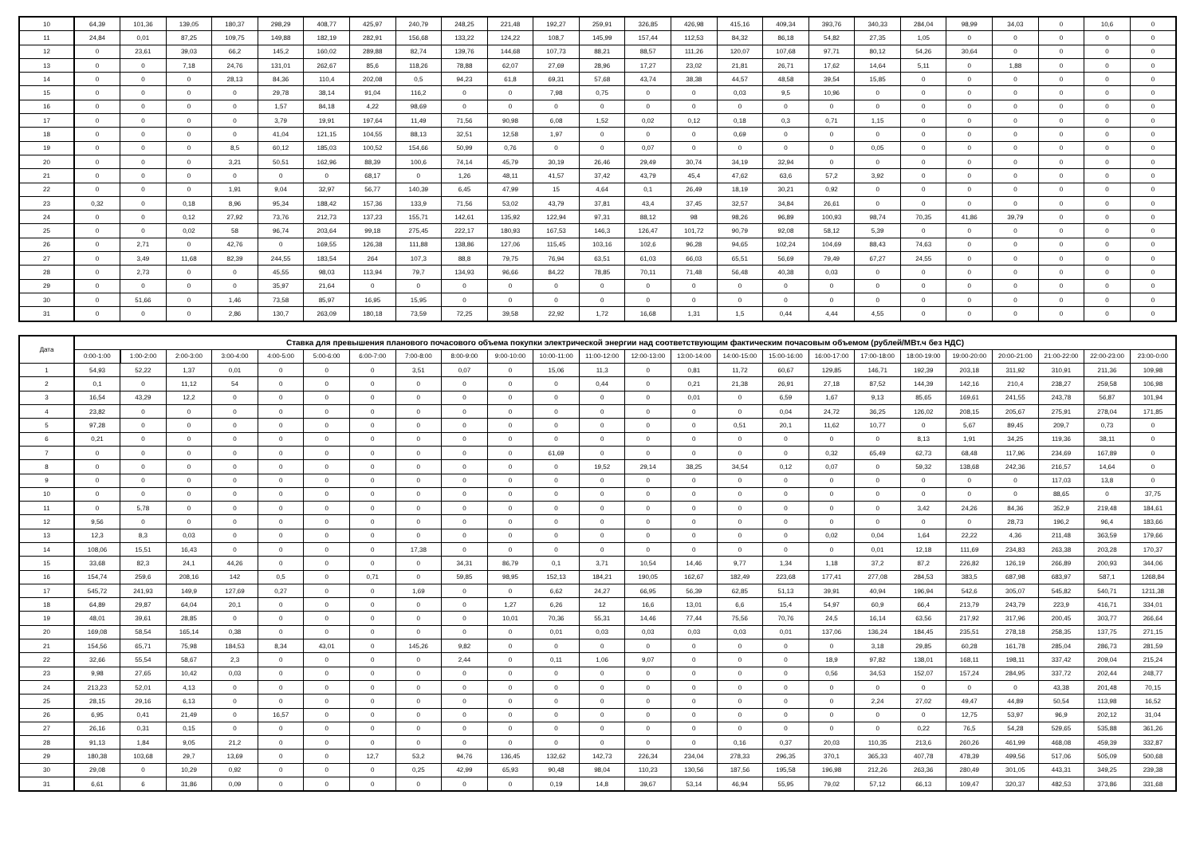| 10 | 64,39 | 101,36 | 139,05 | 180,37 | 298,29 | 408,77 | 425,97 | 240,79 | 248,25 | 221,48 | 192,27 | 259,91 | 326,85 | 426,98 | 415,16 | 409,34 | 393,76 | 340,33 | 284,04 | 98,99 | 34,03 | 0 | 10,6 | 0 |
| 11 | 24,84 | 0,01 | 87,25 | 109,75 | 149,88 | 182,19 | 282,91 | 156,68 | 133,22 | 124,22 | 108,7 | 145,99 | 157,44 | 112,53 | 84,32 | 86,18 | 54,82 | 27,35 | 1,05 | 0 | 0 | 0 | 0 | 0 |
| 12 | 0 | 23,61 | 39,03 | 66,2 | 145,2 | 160,02 | 289,88 | 82,74 | 139,76 | 144,68 | 107,73 | 88,21 | 88,57 | 111,26 | 120,07 | 107,68 | 97,71 | 80,12 | 54,26 | 30,64 | 0 | 0 | 0 | 0 |
| 13 | 0 | 0 | 7,18 | 24,76 | 131,01 | 262,67 | 85,6 | 118,26 | 78,88 | 62,07 | 27,69 | 28,96 | 17,27 | 23,02 | 21,81 | 26,71 | 17,62 | 14,64 | 5,11 | 0 | 1,88 | 0 | 0 | 0 |
| 14 | 0 | 0 | 0 | 28,13 | 84,36 | 110,4 | 202,08 | 0,5 | 94,23 | 61,8 | 69,31 | 57,68 | 43,74 | 38,38 | 44,57 | 48,58 | 39,54 | 15,85 | 0 | 0 | 0 | 0 | 0 | 0 |
| 15 | 0 | 0 | 0 | 0 | 29,78 | 38,14 | 91,04 | 116,2 | 0 | 0 | 7,98 | 0,75 | 0 | 0 | 0,03 | 9,5 | 10,96 | 0 | 0 | 0 | 0 | 0 | 0 | 0 |
| 16 | 0 | 0 | 0 | 0 | 1,57 | 84,18 | 4,22 | 98,69 | 0 | 0 | 0 | 0 | 0 | 0 | 0 | 0 | 0 | 0 | 0 | 0 | 0 | 0 | 0 | 0 |
| 17 | 0 | 0 | 0 | 0 | 3,79 | 19,91 | 197,64 | 11,49 | 71,56 | 90,98 | 6,08 | 1,52 | 0,02 | 0,12 | 0,18 | 0,3 | 0,71 | 1,15 | 0 | 0 | 0 | 0 | 0 | 0 |
| 18 | 0 | 0 | 0 | 0 | 41,04 | 121,15 | 104,55 | 88,13 | 32,51 | 12,58 | 1,97 | 0 | 0 | 0 | 0,69 | 0 | 0 | 0 | 0 | 0 | 0 | 0 | 0 | 0 |
| 19 | 0 | 0 | 0 | 8,5 | 60,12 | 185,03 | 100,52 | 154,66 | 50,99 | 0,76 | 0 | 0 | 0,07 | 0 | 0 | 0 | 0 | 0,05 | 0 | 0 | 0 | 0 | 0 | 0 |
| 20 | 0 | 0 | 0 | 3,21 | 50,51 | 162,96 | 88,39 | 100,6 | 74,14 | 45,79 | 30,19 | 26,46 | 29,49 | 30,74 | 34,19 | 32,94 | 0 | 0 | 0 | 0 | 0 | 0 | 0 | 0 |
| 21 | 0 | 0 | 0 | 0 | 0 | 0 | 68,17 | 0 | 1,26 | 48,11 | 41,57 | 37,42 | 43,79 | 45,4 | 47,62 | 63,6 | 57,2 | 3,92 | 0 | 0 | 0 | 0 | 0 | 0 |
| 22 | 0 | 0 | 0 | 1,91 | 9,04 | 32,97 | 56,77 | 140,39 | 6,45 | 47,99 | 15 | 4,64 | 0,1 | 26,49 | 18,19 | 30,21 | 0,92 | 0 | 0 | 0 | 0 | 0 | 0 | 0 |
| 23 | 0,32 | 0 | 0,18 | 8,96 | 95,34 | 188,42 | 157,36 | 133,9 | 71,56 | 53,02 | 43,79 | 37,81 | 43,4 | 37,45 | 32,57 | 34,84 | 26,61 | 0 | 0 | 0 | 0 | 0 | 0 | 0 |
| 24 | 0 | 0 | 0,12 | 27,92 | 73,76 | 212,73 | 137,23 | 155,71 | 142,61 | 135,92 | 122,94 | 97,31 | 88,12 | 98 | 98,26 | 96,89 | 100,93 | 98,74 | 70,35 | 41,86 | 39,79 | 0 | 0 | 0 |
| 25 | 0 | 0 | 0,02 | 58 | 96,74 | 203,64 | 99,18 | 275,45 | 222,17 | 180,93 | 167,53 | 146,3 | 126,47 | 101,72 | 90,79 | 92,08 | 58,12 | 5,39 | 0 | 0 | 0 | 0 | 0 | 0 |
| 26 | 0 | 2,71 | 0 | 42,76 | 0 | 169,55 | 126,38 | 111,88 | 138,86 | 127,06 | 115,45 | 103,16 | 102,6 | 96,28 | 94,65 | 102,24 | 104,69 | 88,43 | 74,63 | 0 | 0 | 0 | 0 | 0 |
| 27 | 0 | 3,49 | 11,68 | 82,39 | 244,55 | 183,54 | 264 | 107,3 | 88,8 | 79,75 | 76,94 | 63,51 | 61,03 | 66,03 | 65,51 | 56,69 | 79,49 | 67,27 | 24,55 | 0 | 0 | 0 | 0 | 0 |
| 28 | 0 | 2,73 | 0 | 0 | 45,55 | 98,03 | 113,94 | 79,7 | 134,93 | 96,66 | 84,22 | 78,85 | 70,11 | 71,48 | 56,48 | 40,38 | 0,03 | 0 | 0 | 0 | 0 | 0 | 0 | 0 |
| 29 | 0 | 0 | 0 | 0 | 35,97 | 21,64 | 0 | 0 | 0 | 0 | 0 | 0 | 0 | 0 | 0 | 0 | 0 | 0 | 0 | 0 | 0 | 0 | 0 | 0 |
| 30 | 0 | 51,66 | 0 | 1,46 | 73,58 | 85,97 | 16,95 | 15,95 | 0 | 0 | 0 | 0 | 0 | 0 | 0 | 0 | 0 | 0 | 0 | 0 | 0 | 0 | 0 | 0 |
| 31 | 0 | 0 | 0 | 2,86 | 130,7 | 263,09 | 180,18 | 73,59 | 72,25 | 39,58 | 22,92 | 1,72 | 16,68 | 1,31 | 1,5 | 0,44 | 4,44 | 4,55 | 0 | 0 | 0 | 0 | 0 | 0 |
| Дата | Ставка для превышения планового почасового объема покупки электрической энергии над соответствующим фактическим почасовым объемом (рублей/МВт.ч без НДС) | | | | | | | | | | | | | | | | | | | | | | | |
| --- | --- | --- | --- | --- | --- | --- | --- | --- | --- | --- | --- | --- | --- | --- | --- | --- | --- | --- | --- | --- | --- | --- | --- | --- |
| | 0:00-1:00 | 1:00-2:00 | 2:00-3:00 | 3:00-4:00 | 4:00-5:00 | 5:00-6:00 | 6:00-7:00 | 7:00-8:00 | 8:00-9:00 | 9:00-10:00 | 10:00-11:00 | 11:00-12:00 | 12:00-13:00 | 13:00-14:00 | 14:00-15:00 | 15:00-16:00 | 16:00-17:00 | 17:00-18:00 | 18:00-19:00 | 19:00-20:00 | 20:00-21:00 | 21:00-22:00 | 22:00-23:00 | 23:00-0:00 |
| 1 | 54,93 | 52,22 | 1,37 | 0,01 | 0 | 0 | 0 | 3,51 | 0,07 | 0 | 15,06 | 11,3 | 0 | 0,81 | 11,72 | 60,67 | 129,85 | 146,71 | 192,39 | 203,18 | 311,92 | 310,91 | 211,36 | 109,98 |
| 2 | 0,1 | 0 | 11,12 | 54 | 0 | 0 | 0 | 0 | 0 | 0 | 0 | 0,44 | 0 | 0,21 | 21,38 | 26,91 | 27,18 | 87,52 | 144,39 | 142,16 | 210,4 | 238,27 | 259,58 | 106,98 |
| 3 | 16,54 | 43,29 | 12,2 | 0 | 0 | 0 | 0 | 0 | 0 | 0 | 0 | 0 | 0 | 0,01 | 0 | 6,59 | 1,67 | 9,13 | 85,65 | 169,61 | 241,55 | 243,78 | 56,87 | 101,94 |
| 4 | 23,82 | 0 | 0 | 0 | 0 | 0 | 0 | 0 | 0 | 0 | 0 | 0 | 0 | 0 | 0 | 0,04 | 24,72 | 36,25 | 126,02 | 208,15 | 205,67 | 275,91 | 278,04 | 171,85 |
| 5 | 97,28 | 0 | 0 | 0 | 0 | 0 | 0 | 0 | 0 | 0 | 0 | 0 | 0 | 0 | 0,51 | 20,1 | 11,62 | 10,77 | 0 | 5,67 | 89,45 | 209,7 | 0,73 | 0 |
| 6 | 0,21 | 0 | 0 | 0 | 0 | 0 | 0 | 0 | 0 | 0 | 0 | 0 | 0 | 0 | 0 | 0 | 0 | 0 | 8,13 | 1,91 | 34,25 | 119,36 | 38,11 | 0 |
| 7 | 0 | 0 | 0 | 0 | 0 | 0 | 0 | 0 | 0 | 0 | 61,69 | 0 | 0 | 0 | 0 | 0 | 0,32 | 65,49 | 62,73 | 68,48 | 117,96 | 234,69 | 167,89 | 0 |
| 8 | 0 | 0 | 0 | 0 | 0 | 0 | 0 | 0 | 0 | 0 | 0 | 19,52 | 29,14 | 38,25 | 34,54 | 0,12 | 0,07 | 0 | 59,32 | 138,68 | 242,36 | 216,57 | 14,64 | 0 |
| 9 | 0 | 0 | 0 | 0 | 0 | 0 | 0 | 0 | 0 | 0 | 0 | 0 | 0 | 0 | 0 | 0 | 0 | 0 | 0 | 0 | 0 | 117,03 | 13,8 | 0 |
| 10 | 0 | 0 | 0 | 0 | 0 | 0 | 0 | 0 | 0 | 0 | 0 | 0 | 0 | 0 | 0 | 0 | 0 | 0 | 0 | 0 | 0 | 88,65 | 0 | 37,75 |
| 11 | 0 | 5,78 | 0 | 0 | 0 | 0 | 0 | 0 | 0 | 0 | 0 | 0 | 0 | 0 | 0 | 0 | 0 | 0 | 3,42 | 24,26 | 84,36 | 352,9 | 219,48 | 184,61 |
| 12 | 9,56 | 0 | 0 | 0 | 0 | 0 | 0 | 0 | 0 | 0 | 0 | 0 | 0 | 0 | 0 | 0 | 0 | 0 | 0 | 0 | 28,73 | 196,2 | 96,4 | 183,66 |
| 13 | 12,3 | 8,3 | 0,03 | 0 | 0 | 0 | 0 | 0 | 0 | 0 | 0 | 0 | 0 | 0 | 0 | 0 | 0,02 | 0,04 | 1,64 | 22,22 | 4,36 | 211,48 | 363,59 | 179,66 |
| 14 | 108,06 | 15,51 | 16,43 | 0 | 0 | 0 | 0 | 17,38 | 0 | 0 | 0 | 0 | 0 | 0 | 0 | 0 | 0 | 0,01 | 12,18 | 111,69 | 234,83 | 263,38 | 203,28 | 170,37 |
| 15 | 33,68 | 82,3 | 24,1 | 44,26 | 0 | 0 | 0 | 0 | 34,31 | 86,79 | 0,1 | 3,71 | 10,54 | 14,46 | 9,77 | 1,34 | 1,18 | 37,2 | 87,2 | 226,82 | 126,19 | 266,89 | 200,93 | 344,06 |
| 16 | 154,74 | 259,6 | 208,16 | 142 | 0,5 | 0 | 0,71 | 0 | 59,85 | 98,95 | 152,13 | 184,21 | 190,05 | 162,67 | 182,49 | 223,68 | 177,41 | 277,08 | 284,53 | 383,5 | 687,98 | 683,97 | 587,1 | 1268,84 |
| 17 | 545,72 | 241,93 | 149,9 | 127,69 | 0,27 | 0 | 0 | 1,69 | 0 | 0 | 6,62 | 24,27 | 66,95 | 56,39 | 62,85 | 51,13 | 39,91 | 40,94 | 196,94 | 542,6 | 305,07 | 545,82 | 540,71 | 1211,38 |
| 18 | 64,89 | 29,87 | 64,04 | 20,1 | 0 | 0 | 0 | 0 | 0 | 1,27 | 6,26 | 12 | 16,6 | 13,01 | 6,6 | 15,4 | 54,97 | 60,9 | 66,4 | 213,79 | 243,79 | 223,9 | 416,71 | 334,01 |
| 19 | 48,01 | 39,61 | 28,85 | 0 | 0 | 0 | 0 | 0 | 0 | 10,01 | 70,36 | 55,31 | 14,46 | 77,44 | 75,56 | 70,76 | 24,5 | 16,14 | 63,56 | 217,92 | 317,96 | 200,45 | 303,77 | 266,64 |
| 20 | 169,08 | 58,54 | 165,14 | 0,38 | 0 | 0 | 0 | 0 | 0 | 0 | 0,01 | 0,03 | 0,03 | 0,03 | 0,03 | 0,01 | 137,06 | 136,24 | 184,45 | 235,51 | 278,18 | 258,35 | 137,75 | 271,15 |
| 21 | 154,56 | 65,71 | 75,98 | 184,53 | 8,34 | 43,01 | 0 | 145,26 | 9,82 | 0 | 0 | 0 | 0 | 0 | 0 | 0 | 0 | 3,18 | 29,85 | 60,28 | 161,78 | 285,04 | 286,73 | 281,59 |
| 22 | 32,66 | 55,54 | 58,67 | 2,3 | 0 | 0 | 0 | 0 | 2,44 | 0 | 0,11 | 1,06 | 9,07 | 0 | 0 | 0 | 18,9 | 97,82 | 138,01 | 168,11 | 198,11 | 337,42 | 209,04 | 215,24 |
| 23 | 9,98 | 27,65 | 10,42 | 0,03 | 0 | 0 | 0 | 0 | 0 | 0 | 0 | 0 | 0 | 0 | 0 | 0 | 0,56 | 34,53 | 152,07 | 157,24 | 284,95 | 337,72 | 202,44 | 248,77 |
| 24 | 213,23 | 52,01 | 4,13 | 0 | 0 | 0 | 0 | 0 | 0 | 0 | 0 | 0 | 0 | 0 | 0 | 0 | 0 | 0 | 0 | 0 | 0 | 43,38 | 201,48 | 70,15 |
| 25 | 28,15 | 29,16 | 6,13 | 0 | 0 | 0 | 0 | 0 | 0 | 0 | 0 | 0 | 0 | 0 | 0 | 0 | 0 | 2,24 | 27,02 | 49,47 | 44,89 | 50,54 | 113,98 | 16,52 |
| 26 | 6,95 | 0,41 | 21,49 | 0 | 16,57 | 0 | 0 | 0 | 0 | 0 | 0 | 0 | 0 | 0 | 0 | 0 | 0 | 0 | 0 | 12,75 | 53,97 | 96,9 | 202,12 | 31,04 |
| 27 | 26,16 | 0,31 | 0,15 | 0 | 0 | 0 | 0 | 0 | 0 | 0 | 0 | 0 | 0 | 0 | 0 | 0 | 0 | 0 | 0,22 | 76,5 | 54,28 | 529,65 | 535,88 | 361,26 |
| 28 | 91,13 | 1,84 | 9,05 | 21,2 | 0 | 0 | 0 | 0 | 0 | 0 | 0 | 0 | 0 | 0 | 0,16 | 0,37 | 20,03 | 110,35 | 213,6 | 260,26 | 461,99 | 468,08 | 459,39 | 332,87 |
| 29 | 180,38 | 103,68 | 29,7 | 13,69 | 0 | 0 | 12,7 | 53,2 | 94,76 | 136,45 | 132,62 | 142,73 | 226,34 | 234,04 | 278,33 | 296,35 | 370,1 | 365,33 | 407,78 | 478,39 | 499,56 | 517,06 | 505,09 | 500,68 |
| 30 | 29,08 | 0 | 10,29 | 0,92 | 0 | 0 | 0 | 0,25 | 42,99 | 65,93 | 90,48 | 98,04 | 110,23 | 130,56 | 187,56 | 195,58 | 196,98 | 212,26 | 263,36 | 280,49 | 301,05 | 443,31 | 349,25 | 239,38 |
| 31 | 6,61 | 6 | 31,86 | 0,09 | 0 | 0 | 0 | 0 | 0 | 0 | 0,19 | 14,8 | 39,67 | 53,14 | 46,94 | 55,95 | 79,02 | 57,12 | 66,13 | 109,47 | 320,37 | 482,53 | 373,86 | 331,68 |